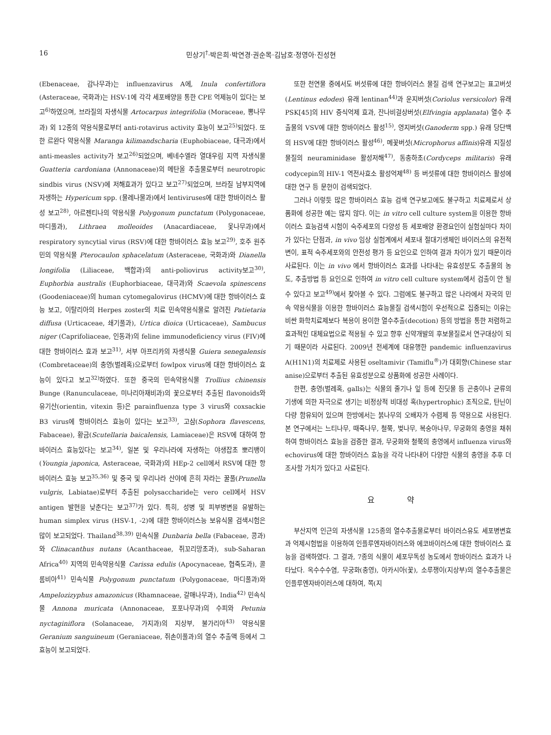16 민상기<sup>†</sup>·박은희·박연경·권순목·김남호·정영아·진성현
(Ebenaceae, 감나무과)는 influenzavirus A에, Inula confertiflora (Asteraceae, 국화과)는 HSV-1에 각각 세포배양을 통한 CPE 억제능이 있다는 보고<sup>6)</sup>하였으며, 브라질의 자생식물 Artocarpus integrifolia (Moraceae, 뽕나무과) 외 12종의 약용식물로부터 anti-rotavirus activity 효능이 보고<sup>25)</sup>되었다. 또한 르완다 약용식물 Maranga kilimandscharia (Euphobiaceae, 대극과)에서 anti-measles activity가 보고<sup>26)</sup>되었으며, 베네수엘라 열대우림 지역 자생식물 Guatteria cardoniana (Annonaceae)의 메탄올 추출물로부터 neurotropic sindbis virus (NSV)에 저해효과가 있다고 보고<sup>27)</sup>되었으며, 브라질 남부지역에 자생하는 Hypericum spp. (물레나물과)에서 lentiviruses에 대한 항바이러스 활성 보고<sup>28)</sup>, 아르젠티나의 약용식물 Polygonum punctatum (Polygonaceae, 마디풀과), Lithraea molleoides (Anacardiaceae, 옻나무과)에서 respiratory syncytial virus (RSV)에 대한 항바이러스 효능 보고<sup>29)</sup>, 호주 원주민의 약용식물 Pterocaulon sphacelatum (Asteraceae, 국화과)와 Dianella longifolia (Liliaceae, 백합과)의 anti-poliovirus activity보고<sup>30)</sup>, Euphorbia australis (Euphorbiaceae, 대극과)와 Scaevola spinescens (Goodeniaceae)의 human cytomegalovirus (HCMV)에 대한 항바이러스 효능 보고, 이탈리아의 Herpes zoster의 치료 민속약용식물로 알려진 Patietaria diffusa (Urticaceae, 쇄기풀과), Urtica dioica (Urticaceae), Sambucus niger (Caprifoliaceae, 인동과)의 feline immunodeficiency virus (FIV)에 대한 항바이러스 효과 보고<sup>31)</sup>, 서부 아프리카의 자생식물 Guiera senegalensis (Combretaceae)의 충영(벌레혹)으로부터 fowlpox virus에 대한 항바이러스 효능이 있다고 보고<sup>32)</sup>하였다. 또한 중국의 민속약용식물 Trollius chinensis Bunge (Ranunculaceae, 미나리아재비과)의 꽃으로부터 추출된 flavonoids와 유기산(orientin, vitexin 등)은 parainfluenza type 3 virus와 coxsackie B3 virus에 항바이러스 효능이 있다는 보고<sup>33)</sup>, 고삼(Sophora flavescens, Fabaceae), 황금(Scutellaria baicalensis, Lamiaceae)은 RSV에 대하여 항바이러스 효능있다는 보고<sup>34)</sup>, 일본 및 우리나라에 자생하는 야생잡초 뽀리뱅이(Youngia japonica, Asteraceae, 국화과)의 HEp-2 cell에서 RSV에 대한 항바이러스 효능 보고<sup>35,36)</sup> 및 중국 및 우리나라 산야에 흔히 자라는 꿀풀(Prunella vulgris, Labiatae)로부터 추출된 polysaccharide는 vero cell에서 HSV antigen 발현을 낮춘다는 보고<sup>37)</sup>가 있다. 특히, 성병 및 피부병변을 유발하는 human simplex virus (HSV-1, -2)에 대한 항바이러스능 보유식물 검색시험은 많이 보고되었다. Thailand<sup>38,39)</sup> 민속식물 Dunbaria bella (Fabaceae, 콩과)와 Clinacanthus nutans (Acanthaceae, 쥐꼬리망초과), sub-Saharan Africa<sup>40)</sup> 지역의 민속약용식물 Carissa edulis (Apocynaceae, 협죽도과), 콜롬비아<sup>41)</sup> 민속식물 Polygonum punctatum (Polygonaceae, 마디풀과)와 Ampelozizyphus amazonicus (Rhamnaceae, 갈매나무과), India<sup>42)</sup> 민속식물 Annona muricata (Annonaceae, 포포나무과)의 수피와 Petunia nyctaginiflora (Solanaceae, 가지과)의 지상부, 불가리아<sup>43)</sup> 약용식물 Geranium sanguineum (Geraniaceae, 쥐손이풀과)의 열수 추출액 등에서 그 효능이 보고되었다.
또한 천연물 중에서도 버섯류에 대한 항바이러스 물질 검색 연구보고는 표고버섯(Lentinus edodes) 유래 lentinan<sup>44)</sup>과 운지버섯(Coriolus versicolor) 유래 PSK[45]의 HIV 증식억제 효과, 잔나비걸상버섯(Elfvingia applanata) 열수 추출물의 VSV에 대한 항바이러스 활성<sup>15)</sup>, 영지버섯(Ganoderm spp.) 유래 당단백의 HSV에 대한 항바이러스 활성<sup>46)</sup>, 메꽃버섯(Microphorus affinis)유래 지질성 물질의 neuraminidase 활성저해<sup>47)</sup>, 동충하초(Cordyceps militaris) 유래 codycepin의 HIV-1 역전사효소 활성억제<sup>48)</sup> 등 버섯류에 대한 항바이러스 활성에 대한 연구 등 문헌이 검색되었다.
그러나 이렇듯 많은 항바이러스 효능 검색 연구보고에도 불구하고 치료제로서 상품화에 성공한 예는 많지 않다. 이는 in vitro cell culture system을 이용한 항바이러스 효능검색 시험이 숙주세포의 다양성 등 세포배양 환경요인이 실험실마다 차이가 있다는 단점과, in vivo 임상 실험계에서 세포내 절대기생체인 바이러스의 유전적 변이, 표적 숙주세포와의 안전성 평가 등 요인으로 인하여 결과 차이가 있기 때문이라 사료된다. 이는 in vivo 에서 항바이러스 효과를 나타내는 유효성분도 추출물의 농도, 추출방법 등 요인으로 인하여 in vitro cell culture system에서 검출이 안 될 수 있다고 보고<sup>49)</sup>에서 찾아볼 수 있다. 그럼에도 불구하고 많은 나라에서 자국의 민속 약용식물을 이용한 항바이러스 효능물질 검색시험이 우선적으로 집중되는 이유는 비싼 화학치료제보다 복용이 용이한 열수추출(decotion) 등의 방법을 통한 저렴하고 효과적인 대체요법으로 적용될 수 있고 향후 신약개발의 후보물질로서 연구대상이 되기 때문이라 사료된다. 2009년 전세계에 대유행한 pandemic influenzavirus A(H1N1)의 치료제로 사용된 oseltamivir (Tamiflu<sup>®</sup>)가 대회향(Chinese star anise)으로부터 추출된 유효성분으로 상품화에 성공한 사례이다.
한편, 충영(벌레혹, galls)는 식물의 줄기나 잎 등에 진딧물 등 곤충이나 균류의 기생에 의한 자극으로 생기는 비정상적 비대성 혹(hypertrophic) 조직으로, 탄닌이 다량 함유되어 있으며 한방에서는 붉나무의 오배자가 수렴제 등 약용으로 사용된다. 본 연구에서는 느티나무, 때죽나무, 철쭉, 벚나무, 복숭아나무, 무궁화의 충영을 채취하여 항바이러스 효능을 검증한 결과, 무궁화와 철쭉의 충영에서 influenza virus와 echovirus에 대한 항바이러스 효능을 각각 나타내어 다양한 식물의 충영을 추후 더 조사할 가치가 있다고 사료된다.
요 약
부산지역 인근의 자생식물 125종의 열수추출물로부터 바이러스유도 세포병변효과 억제시험법을 이용하여 인플루엔자바이러스와 에코바이러스에 대한 항바이러스 효능을 검색하였다. 그 결과, 7종의 식물이 세포무독성 농도에서 항바이러스 효과가 나타났다. 옥수수수염, 무궁화(충영), 아카시아(꽃), 소루쟁이(지상부)의 열수추출물은 인플루엔자바이러스에 대하여, 쪽(지